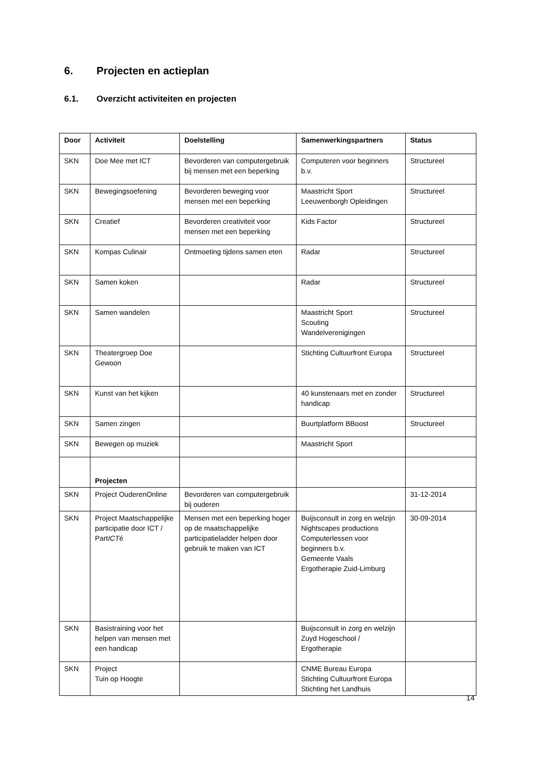6. Projecten en actieplan
6.1. Overzicht activiteiten en projecten
| Door | Activiteit | Doelstelling | Samenwerkingspartners | Status |
| --- | --- | --- | --- | --- |
| SKN | Doe Mee met ICT | Bevorderen van computergebruik bij mensen met een beperking | Computeren voor beginners b.v. | Structureel |
| SKN | Bewegingsoefening | Bevorderen beweging voor mensen met een beperking | Maastricht Sport Leeuwenborgh Opleidingen | Structureel |
| SKN | Creatief | Bevorderen creativiteit voor mensen met een beperking | Kids Factor | Structureel |
| SKN | Kompas Culinair | Ontmoeting tijdens samen eten | Radar | Structureel |
| SKN | Samen koken | | Radar | Structureel |
| SKN | Samen wandelen | | Maastricht Sport Scouting Wandelverenigingen | Structureel |
| SKN | Theatergroep Doe Gewoon | | Stichting Cultuurfront Europa | Structureel |
| SKN | Kunst van het kijken | | 40 kunstenaars met en zonder handicap | Structureel |
| SKN | Samen zingen | | Buurtplatform BBoost | Structureel |
| SKN | Bewegen op muziek | | Maastricht Sport | |
| | Projecten | | | |
| SKN | Project OuderenOnline | Bevorderen van computergebruik bij ouderen | | 31-12-2014 |
| SKN | Project Maatschappelijke participatie door ICT / Part ICT é | Mensen met een beperking hoger op de maatschappelijke participatieladder helpen door gebruik te maken van ICT | Buijsconsult in zorg en welzijn Nightscapes productions Computerlessen voor beginners b.v. Gemeente Vaals Ergotherapie Zuid-Limburg | 30-09-2014 |
| SKN | Basistraining voor het helpen van mensen met een handicap | | Buijsconsult in zorg en welzijn Zuyd Hogeschool / Ergotherapie | |
| SKN | Project Tuin op Hoogte | | CNME Bureau Europa Stichting Cultuurfront Europa Stichting het Landhuis | |
14